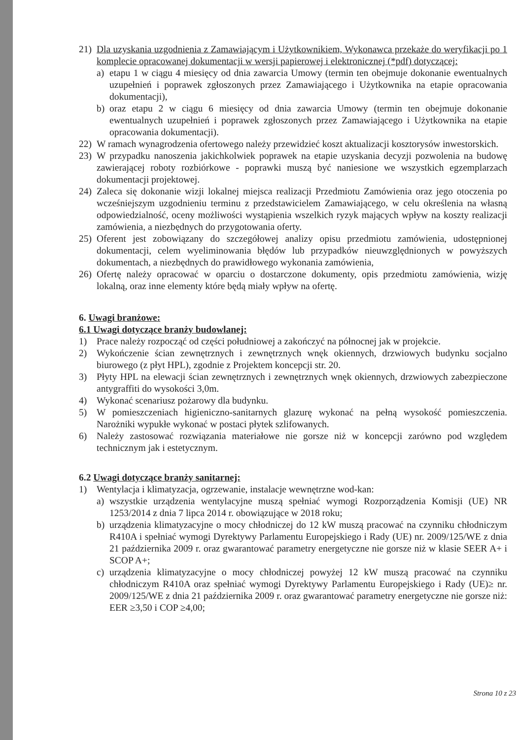21) Dla uzyskania uzgodnienia z Zamawiającym i Użytkownikiem, Wykonawca przekaże do weryfikacji po 1 komplecie opracowanej dokumentacji w wersji papierowej i elektronicznej (*pdf) dotyczącej:
a) etapu 1 w ciągu 4 miesięcy od dnia zawarcia Umowy (termin ten obejmuje dokonanie ewentualnych uzupełnień i poprawek zgłoszonych przez Zamawiającego i Użytkownika na etapie opracowania dokumentacji),
b) oraz etapu 2 w ciągu 6 miesięcy od dnia zawarcia Umowy (termin ten obejmuje dokonanie ewentualnych uzupełnień i poprawek zgłoszonych przez Zamawiającego i Użytkownika na etapie opracowania dokumentacji).
22) W ramach wynagrodzenia ofertowego należy przewidzieć koszt aktualizacji kosztorysów inwestorskich.
23) W przypadku nanoszenia jakichkolwiek poprawek na etapie uzyskania decyzji pozwolenia na budowę zawierającej roboty rozbiórkowe - poprawki muszą być naniesione we wszystkich egzemplarzach dokumentacji projektowej.
24) Zaleca się dokonanie wizji lokalnej miejsca realizacji Przedmiotu Zamówienia oraz jego otoczenia po wcześniejszym uzgodnieniu terminu z przedstawicielem Zamawiającego, w celu określenia na własną odpowiedzialność, oceny możliwości wystąpienia wszelkich ryzyk mających wpływ na koszty realizacji zamówienia, a niezbędnych do przygotowania oferty.
25) Oferent jest zobowiązany do szczegółowej analizy opisu przedmiotu zamówienia, udostępnionej dokumentacji, celem wyeliminowania błędów lub przypadków nieuwzględnionych w powyższych dokumentach, a niezbędnych do prawidłowego wykonania zamówienia,
26) Ofertę należy opracować w oparciu o dostarczone dokumenty, opis przedmiotu zamówienia, wizję lokalną, oraz inne elementy które będą miały wpływ na ofertę.
6. Uwagi branżowe:
6.1 Uwagi dotyczące branży budowlanej:
1) Prace należy rozpocząć od części południowej a zakończyć na północnej jak w projekcie.
2) Wykończenie ścian zewnętrznych i zewnętrznych wnęk okiennych, drzwiowych budynku socjalno biurowego (z płyt HPL), zgodnie z Projektem koncepcji str. 20.
3) Płyty HPL na elewacji ścian zewnętrznych i zewnętrznych wnęk okiennych, drzwiowych zabezpieczone antygraffiti do wysokości 3,0m.
4) Wykonać scenariusz pożarowy dla budynku.
5) W pomieszczeniach higieniczno-sanitarnych glazurę wykonać na pełną wysokość pomieszczenia. Narożniki wypukłe wykonać w postaci płytek szlifowanych.
6) Należy zastosować rozwiązania materiałowe nie gorsze niż w koncepcji zarówno pod względem technicznym jak i estetycznym.
6.2 Uwagi dotyczące branży sanitarnej:
1) Wentylacja i klimatyzacja, ogrzewanie, instalacje wewnętrzne wod-kan:
a) wszystkie urządzenia wentylacyjne muszą spełniać wymogi Rozporządzenia Komisji (UE) NR 1253/2014 z dnia 7 lipca 2014 r. obowiązujące w 2018 roku;
b) urządzenia klimatyzacyjne o mocy chłodniczej do 12 kW muszą pracować na czynniku chłodniczym R410A i spełniać wymogi Dyrektywy Parlamentu Europejskiego i Rady (UE) nr. 2009/125/WE z dnia 21 października 2009 r. oraz gwarantować parametry energetyczne nie gorsze niż w klasie SEER A+ i SCOP A+;
c) urządzenia klimatyzacyjne o mocy chłodniczej powyżej 12 kW muszą pracować na czynniku chłodniczym R410A oraz spełniać wymogi Dyrektywy Parlamentu Europejskiego i Rady (UE)≥ nr. 2009/125/WE z dnia 21 października 2009 r. oraz gwarantować parametry energetyczne nie gorsze niż: EER ≥3,50 i COP ≥4,00;
Strona 10 z 23